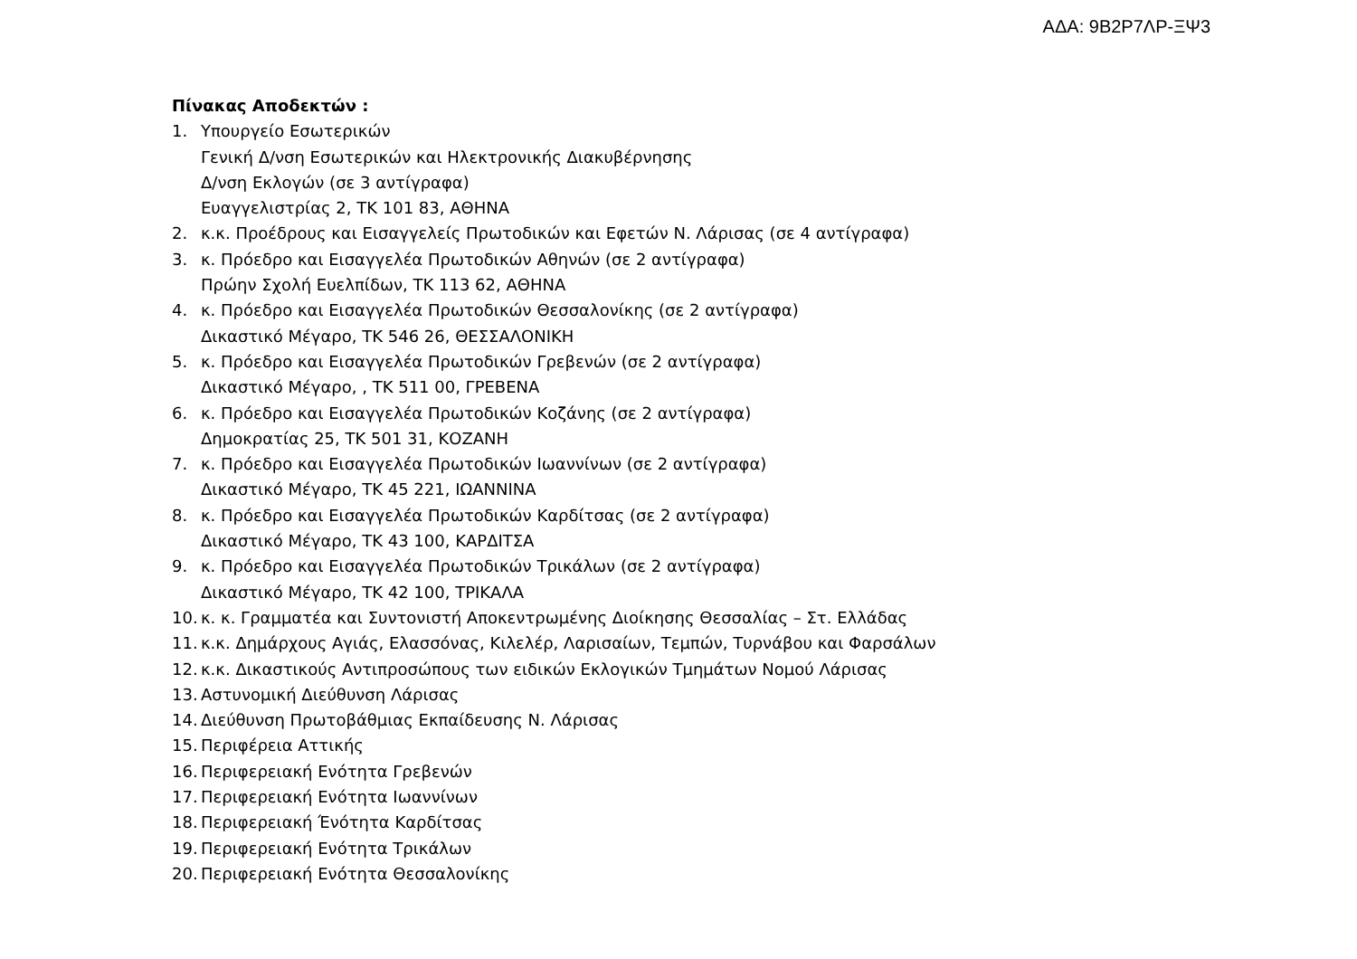ΑΔΑ: 9Β2Ρ7ΛΡ-ΞΨ3
Πίνακας Αποδεκτών :
1. Υπουργείο Εσωτερικών
Γενική Δ/νση Εσωτερικών και Ηλεκτρονικής Διακυβέρνησης
Δ/νση Εκλογών (σε 3 αντίγραφα)
Ευαγγελιστρίας 2, ΤΚ 101 83, ΑΘΗΝΑ
2. κ.κ. Προέδρους και Εισαγγελείς Πρωτοδικών και Εφετών Ν. Λάρισας (σε 4 αντίγραφα)
3. κ. Πρόεδρο και Εισαγγελέα Πρωτοδικών Αθηνών (σε 2 αντίγραφα)
Πρώην Σχολή Ευελπίδων, ΤΚ 113 62, ΑΘΗΝΑ
4. κ. Πρόεδρο και Εισαγγελέα Πρωτοδικών Θεσσαλονίκης (σε 2 αντίγραφα)
Δικαστικό Μέγαρο, ΤΚ 546 26, ΘΕΣΣΑΛΟΝΙΚΗ
5. κ. Πρόεδρο και Εισαγγελέα Πρωτοδικών Γρεβενών (σε 2 αντίγραφα)
Δικαστικό Μέγαρο, , ΤΚ 511 00, ΓΡΕΒΕΝΑ
6. κ. Πρόεδρο και Εισαγγελέα Πρωτοδικών Κοζάνης (σε 2 αντίγραφα)
Δημοκρατίας 25, ΤΚ 501 31, ΚΟΖΑΝΗ
7. κ. Πρόεδρο και Εισαγγελέα Πρωτοδικών Ιωαννίνων (σε 2 αντίγραφα)
Δικαστικό Μέγαρο, ΤΚ 45 221, ΙΩΑΝΝΙΝΑ
8. κ. Πρόεδρο και Εισαγγελέα Πρωτοδικών Καρδίτσας (σε 2 αντίγραφα)
Δικαστικό Μέγαρο, ΤΚ 43 100, ΚΑΡΔΙΤΣΑ
9. κ. Πρόεδρο και Εισαγγελέα Πρωτοδικών Τρικάλων (σε 2 αντίγραφα)
Δικαστικό Μέγαρο, ΤΚ 42 100, ΤΡΙΚΑΛΑ
10. κ. κ. Γραμματέα και Συντονιστή Αποκεντρωμένης Διοίκησης Θεσσαλίας – Στ. Ελλάδας
11. κ.κ. Δημάρχους Αγιάς, Ελασσόνας, Κιλελέρ, Λαρισαίων, Τεμπών, Τυρνάβου και Φαρσάλων
12. κ.κ. Δικαστικούς Αντιπροσώπους των ειδικών Εκλογικών Τμημάτων Νομού Λάρισας
13. Αστυνομική Διεύθυνση Λάρισας
14. Διεύθυνση Πρωτοβάθμιας Εκπαίδευσης Ν. Λάρισας
15. Περιφέρεια Αττικής
16. Περιφερειακή Ενότητα Γρεβενών
17. Περιφερειακή Ενότητα Ιωαννίνων
18. Περιφερειακή Ένότητα Καρδίτσας
19. Περιφερειακή Ενότητα Τρικάλων
20. Περιφερειακή Ενότητα Θεσσαλονίκης